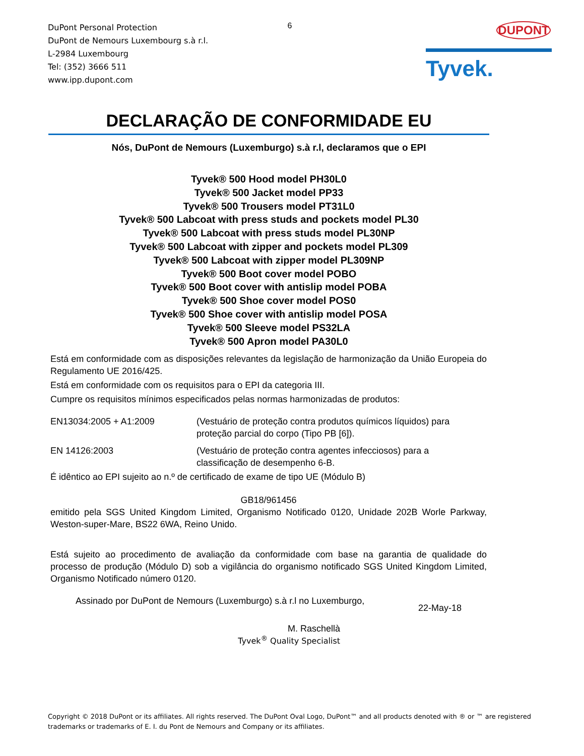DuPont Personal Protection
DuPont de Nemours Luxembourg s.à r.l.
L-2984 Luxembourg
Tel: (352) 3666 511
www.ipp.dupont.com
6
DUPONT
Tyvek.
DECLARAÇÃO DE CONFORMIDADE EU
Nós, DuPont de Nemours (Luxemburgo) s.à r.l, declaramos que o EPI
Tyvek® 500 Hood model PH30L0
Tyvek® 500 Jacket model PP33
Tyvek® 500 Trousers model PT31L0
Tyvek® 500 Labcoat with press studs and pockets model PL30
Tyvek® 500 Labcoat with press studs model PL30NP
Tyvek® 500 Labcoat with zipper and pockets model PL309
Tyvek® 500 Labcoat with zipper model PL309NP
Tyvek® 500 Boot cover model POBO
Tyvek® 500 Boot cover with antislip model POBA
Tyvek® 500 Shoe cover model POS0
Tyvek® 500 Shoe cover with antislip model POSA
Tyvek® 500 Sleeve model PS32LA
Tyvek® 500 Apron model PA30L0
Está em conformidade com as disposições relevantes da legislação de harmonização da União Europeia do Regulamento UE 2016/425.
Está em conformidade com os requisitos para o EPI da categoria III.
Cumpre os requisitos mínimos especificados pelas normas harmonizadas de produtos:
EN13034:2005 + A1:2009 (Vestuário de proteção contra produtos químicos líquidos) para proteção parcial do corpo (Tipo PB [6]).
EN 14126:2003 (Vestuário de proteção contra agentes infecciosos) para a classificação de desempenho 6-B.
É idêntico ao EPI sujeito ao n.º de certificado de exame de tipo UE (Módulo B)
GB18/961456
emitido pela SGS United Kingdom Limited, Organismo Notificado 0120, Unidade 202B Worle Parkway, Weston-super-Mare, BS22 6WA, Reino Unido.
Está sujeito ao procedimento de avaliação da conformidade com base na garantia de qualidade do processo de produção (Módulo D) sob a vigilância do organismo notificado SGS United Kingdom Limited, Organismo Notificado número 0120.
Assinado por DuPont de Nemours (Luxemburgo) s.à r.l no Luxemburgo, 22-May-18
M. Raschellà
Tyvek<sup>®</sup> Quality Specialist
Copyright © 2018 DuPont or its affiliates. All rights reserved. The DuPont Oval Logo, DuPont™ and all products denoted with ® or ™ are registered trademarks or trademarks of E. I. du Pont de Nemours and Company or its affiliates.